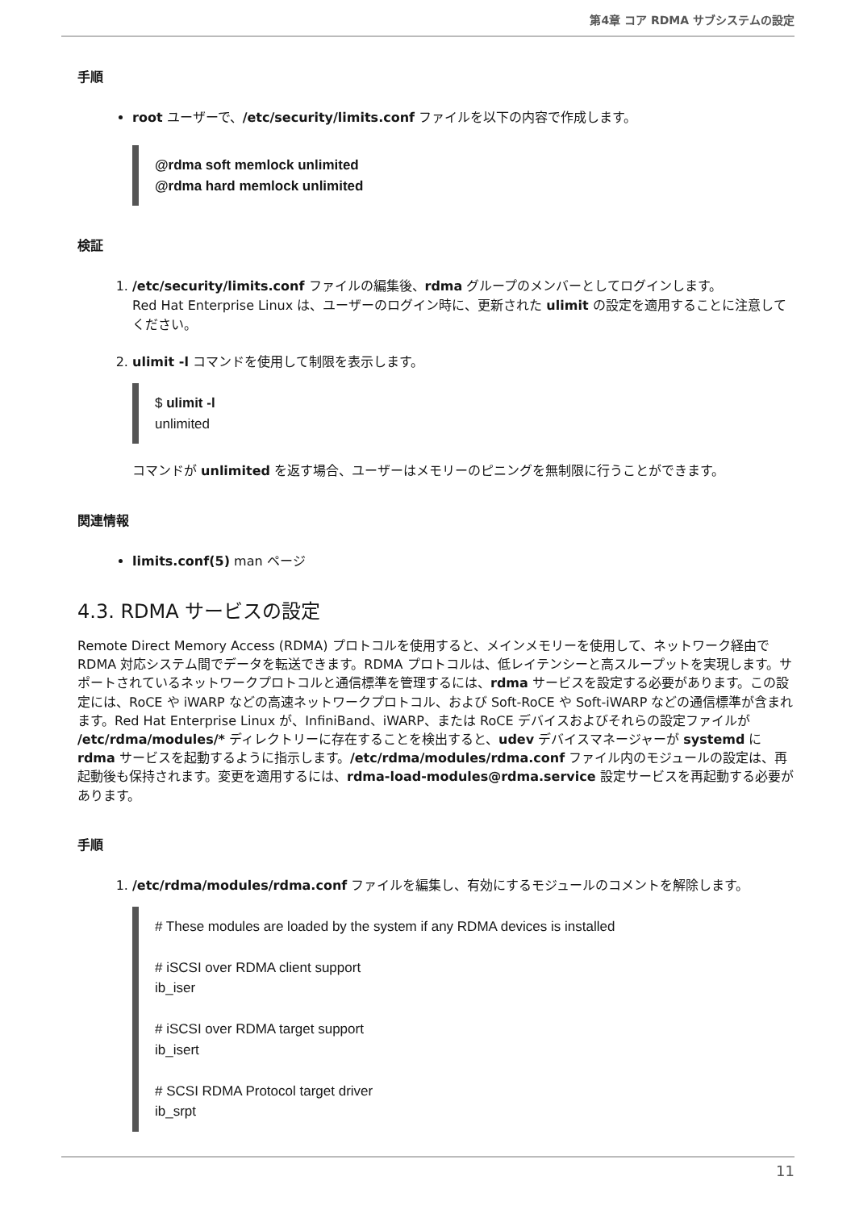第4章 コア RDMA サブシステムの設定
手順
root ユーザーで、/etc/security/limits.conf ファイルを以下の内容で作成します。
@rdma soft memlock unlimited
@rdma hard memlock unlimited
検証
1. /etc/security/limits.conf ファイルの編集後、rdma グループのメンバーとしてログインします。
Red Hat Enterprise Linux は、ユーザーのログイン時に、更新された ulimit の設定を適用することに注意してください。
2. ulimit -l コマンドを使用して制限を表示します。
$ ulimit -l
unlimited
コマンドが unlimited を返す場合、ユーザーはメモリーのピニングを無制限に行うことができます。
関連情報
limits.conf(5) man ページ
4.3. RDMA サービスの設定
Remote Direct Memory Access (RDMA) プロトコルを使用すると、メインメモリーを使用して、ネットワーク経由で RDMA 対応システム間でデータを転送できます。RDMA プロトコルは、低レイテンシーと高スループットを実現します。サポートされているネットワークプロトコルと通信標準を管理するには、rdma サービスを設定する必要があります。この設定には、RoCE や iWARP などの高速ネットワークプロトコル、および Soft-RoCE や Soft-iWARP などの通信標準が含まれます。Red Hat Enterprise Linux が、InfiniBand、iWARP、または RoCE デバイスおよびそれらの設定ファイルが /etc/rdma/modules/* ディレクトリーに存在することを検出すると、udev デバイスマネージャーが systemd に rdma サービスを起動するように指示します。/etc/rdma/modules/rdma.conf ファイル内のモジュールの設定は、再起動後も保持されます。変更を適用するには、rdma-load-modules@rdma.service 設定サービスを再起動する必要があります。
手順
1. /etc/rdma/modules/rdma.conf ファイルを編集し、有効にするモジュールのコメントを解除します。
# These modules are loaded by the system if any RDMA devices is installed
# iSCSI over RDMA client support
ib_iser
# iSCSI over RDMA target support
ib_isert
# SCSI RDMA Protocol target driver
ib_srpt
11